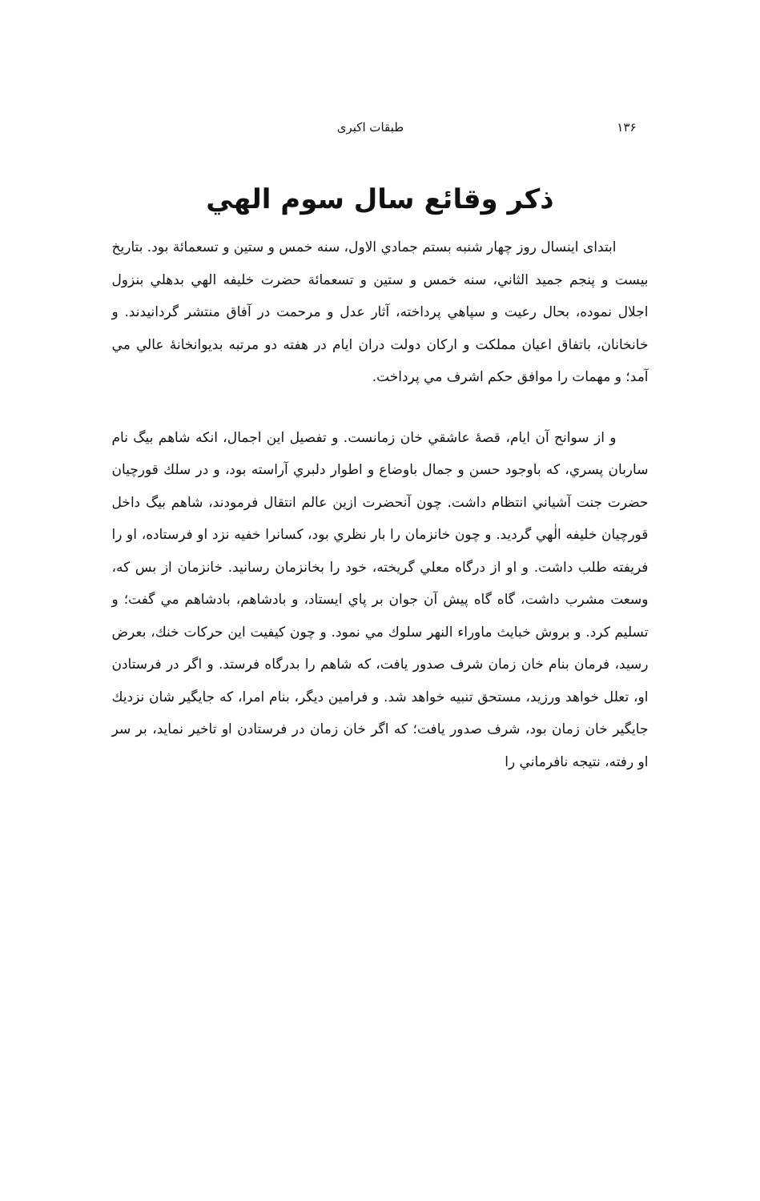۱۳۶ طبقات اکبری
ذکر وقائع سال سوم الهي
ابتدای اینسال روز چهار شنبه بستم جمادي الاول، سنه خمس و ستين و تسعمائة بود. بتاريخ بيست و پنجم جميد الثاني، سنه خمس و ستين و تسعمائة حضرت خليفه الهي بدهلي بنزول اجلال نموده، بحال رعيت و سپاهي پرداخته، آثار عدل و مرحمت در آفاق منتشر گردانيدند. و خانخانان، باتفاق اعيان مملكت و اركان دولت دران ايام در هفته دو مرتبه بديوانخانهٔ عالي مي آمد؛ و مهمات را موافق حكم اشرف مي پرداخت.
و از سوانح آن ايام، قصهٔ عاشقي خان زمانست. و تفصيل اين اجمال، انكه شاهم بيگ نام ساربان پسري، كه باوجود حسن و جمال باوضاع و اطوار دلبري آراسته بود، و در سلك قورچيان حضرت جنت آشياني انتظام داشت. چون آنحضرت ازين عالم انتقال فرمودند، شاهم بيگ داخل قورچيان خليفه الٰهي گرديد. و چون خانزمان را بار نظري بود، كسانرا خفيه نزد او فرستاده، او را فريفته طلب داشت. و او از درگاه معلي گريخته، خود را بخانزمان رسانيد. خانزمان از بس كه، وسعت مشرب داشت، گاه گاه پيش آن جوان بر پاي ايستاد، و بادشاهم، بادشاهم مي گفت؛ و تسليم كرد. و بروش خبايث ماوراء النهر سلوك مي نمود. و چون كيفيت اين حركات خنك، بعرض رسيد، فرمان بنام خان زمان شرف صدور يافت، كه شاهم را بدرگاه فرستد. و اگر در فرستادن او، تعلل خواهد ورزيد، مستحق تنبيه خواهد شد. و فرامين ديگر، بنام امرا، كه جايگير شان نزديك جايگير خان زمان بود، شرف صدور يافت؛ كه اگر خان زمان در فرستادن او تاخير نمايد، بر سر او رفته، نتيجه نافرماني را